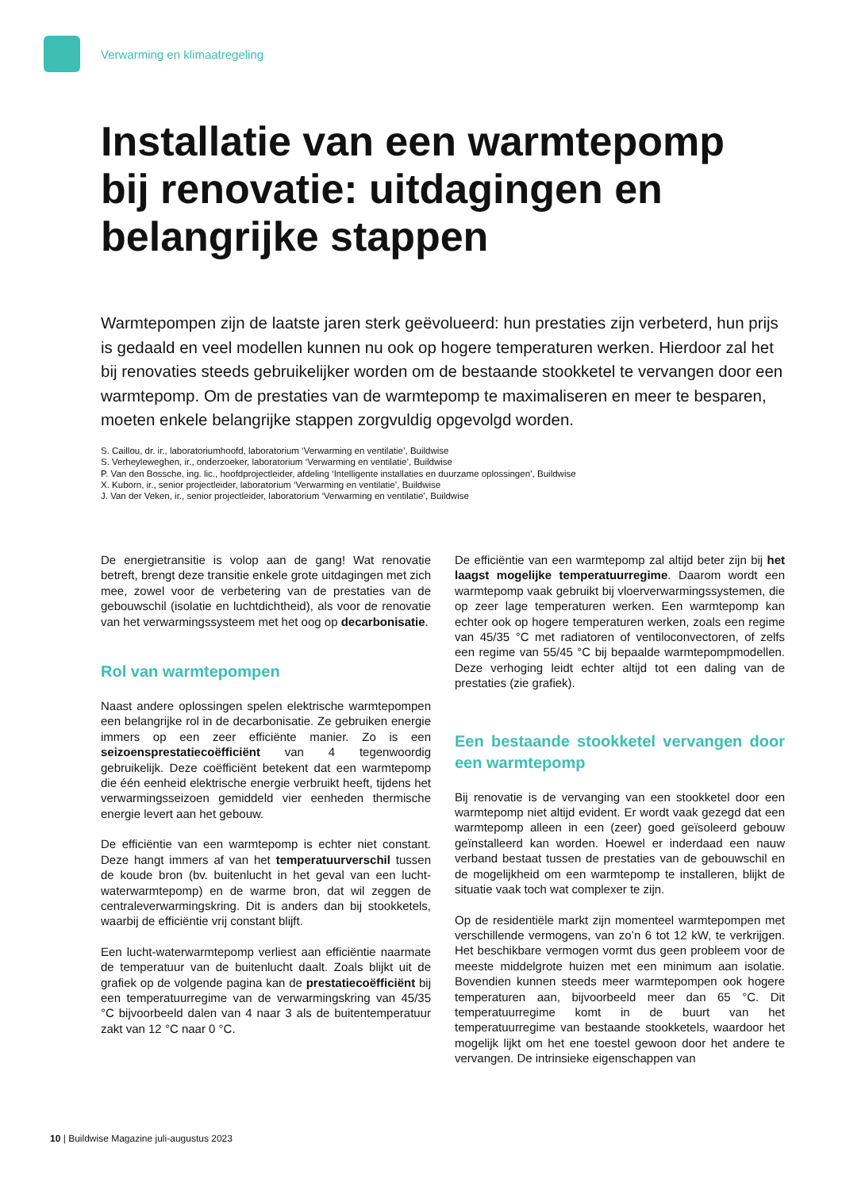Verwarming en klimaatregeling
Installatie van een warmtepomp bij renovatie: uitdagingen en belangrijke stappen
Warmtepompen zijn de laatste jaren sterk geëvolueerd: hun prestaties zijn verbeterd, hun prijs is gedaald en veel modellen kunnen nu ook op hogere temperaturen werken. Hierdoor zal het bij renovaties steeds gebruikelijker worden om de bestaande stookketel te vervangen door een warmtepomp. Om de prestaties van de warmtepomp te maximaliseren en meer te besparen, moeten enkele belangrijke stappen zorgvuldig opgevolgd worden.
S. Caillou, dr. ir., laboratoriumhoofd, laboratorium ‘Verwarming en ventilatie’, Buildwise
S. Verheyleweghen, ir., onderzoeker, laboratorium ‘Verwarming en ventilatie’, Buildwise
P. Van den Bossche, ing. lic., hoofdprojectleider, afdeling ‘Intelligente installaties en duurzame oplossingen’, Buildwise
X. Kuborn, ir., senior projectleider, laboratorium ‘Verwarming en ventilatie’, Buildwise
J. Van der Veken, ir., senior projectleider, laboratorium ‘Verwarming en ventilatie’, Buildwise
De energietransitie is volop aan de gang! Wat renovatie betreft, brengt deze transitie enkele grote uitdagingen met zich mee, zowel voor de verbetering van de prestaties van de gebouwschil (isolatie en luchtdichtheid), als voor de renovatie van het verwarmingssysteem met het oog op decarbonisatie.
Rol van warmtepompen
Naast andere oplossingen spelen elektrische warmtepompen een belangrijke rol in de decarbonisatie. Ze gebruiken energie immers op een zeer efficiënte manier. Zo is een seizoensprestatiecoëfficiënt van 4 tegenwoordig gebruikelijk. Deze coëfficiënt betekent dat een warmtepomp die één eenheid elektrische energie verbruikt heeft, tijdens het verwarmingsseizoen gemiddeld vier eenheden thermische energie levert aan het gebouw.
De efficiëntie van een warmtepomp is echter niet constant. Deze hangt immers af van het temperatuurverschil tussen de koude bron (bv. buitenlucht in het geval van een lucht-waterwarmtepomp) en de warme bron, dat wil zeggen de centraleverwarmingskring. Dit is anders dan bij stookketels, waarbij de efficiëntie vrij constant blijft.
Een lucht-waterwarmtepomp verliest aan efficiëntie naarmate de temperatuur van de buitenlucht daalt. Zoals blijkt uit de grafiek op de volgende pagina kan de prestatiecoëfficiënt bij een temperatuurregime van de verwarmingskring van 45/35 °C bijvoorbeeld dalen van 4 naar 3 als de buitentemperatuur zakt van 12 °C naar 0 °C.
De efficiëntie van een warmtepomp zal altijd beter zijn bij het laagst mogelijke temperatuurregime. Daarom wordt een warmtepomp vaak gebruikt bij vloerverwarmingssystemen, die op zeer lage temperaturen werken. Een warmtepomp kan echter ook op hogere temperaturen werken, zoals een regime van 45/35 °C met radiatoren of ventiloconvectoren, of zelfs een regime van 55/45 °C bij bepaalde warmtepompmodellen. Deze verhoging leidt echter altijd tot een daling van de prestaties (zie grafiek).
Een bestaande stookketel vervangen door een warmtepomp
Bij renovatie is de vervanging van een stookketel door een warmtepomp niet altijd evident. Er wordt vaak gezegd dat een warmtepomp alleen in een (zeer) goed geïsoleerd gebouw geïnstalleerd kan worden. Hoewel er inderdaad een nauw verband bestaat tussen de prestaties van de gebouwschil en de mogelijkheid om een warmtepomp te installeren, blijkt de situatie vaak toch wat complexer te zijn.
Op de residentiële markt zijn momenteel warmtepompen met verschillende vermogens, van zo’n 6 tot 12 kW, te verkrijgen. Het beschikbare vermogen vormt dus geen probleem voor de meeste middelgrote huizen met een minimum aan isolatie. Bovendien kunnen steeds meer warmtepompen ook hogere temperaturen aan, bijvoorbeeld meer dan 65 °C. Dit temperatuurregime komt in de buurt van het temperatuurregime van bestaande stookketels, waardoor het mogelijk lijkt om het ene toestel gewoon door het andere te vervangen. De intrinsieke eigenschappen van
10 | Buildwise Magazine juli-augustus 2023